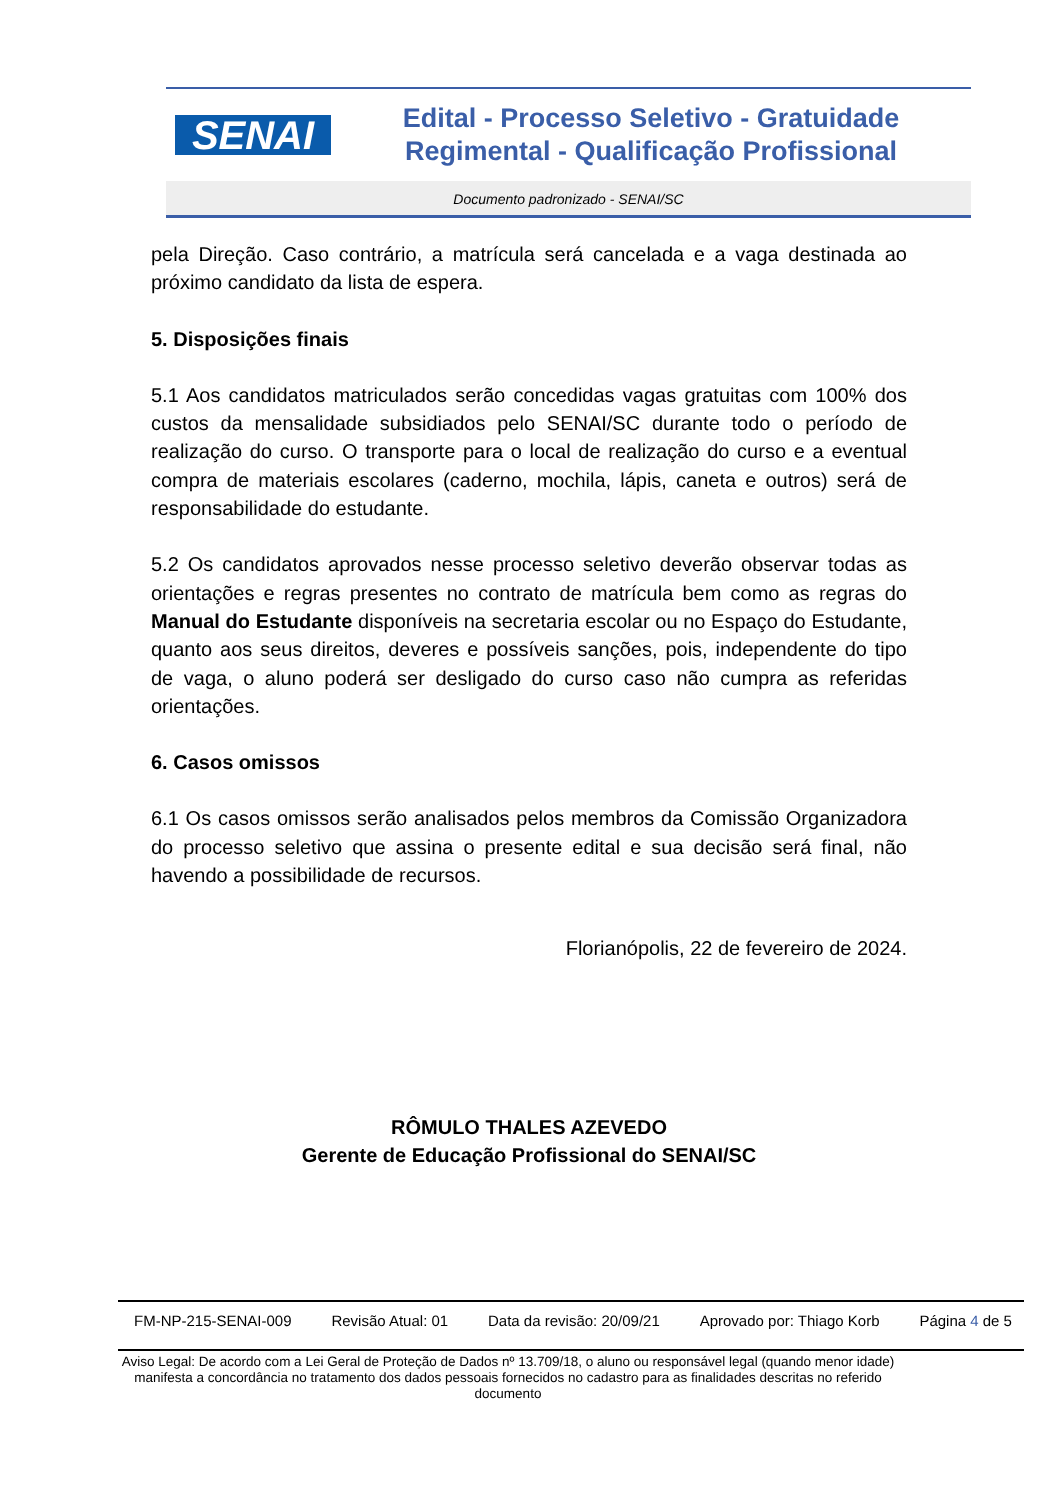SENAI
Edital - Processo Seletivo - Gratuidade
Regimental - Qualificação Profissional
Documento padronizado - SENAI/SC
pela Direção. Caso contrário, a matrícula será cancelada e a vaga destinada ao próximo candidato da lista de espera.
5. Disposições finais
5.1 Aos candidatos matriculados serão concedidas vagas gratuitas com 100% dos custos da mensalidade subsidiados pelo SENAI/SC durante todo o período de realização do curso. O transporte para o local de realização do curso e a eventual compra de materiais escolares (caderno, mochila, lápis, caneta e outros) será de responsabilidade do estudante.
5.2 Os candidatos aprovados nesse processo seletivo deverão observar todas as orientações e regras presentes no contrato de matrícula bem como as regras do Manual do Estudante disponíveis na secretaria escolar ou no Espaço do Estudante, quanto aos seus direitos, deveres e possíveis sanções, pois, independente do tipo de vaga, o aluno poderá ser desligado do curso caso não cumpra as referidas orientações.
6. Casos omissos
6.1 Os casos omissos serão analisados pelos membros da Comissão Organizadora do processo seletivo que assina o presente edital e sua decisão será final, não havendo a possibilidade de recursos.
Florianópolis, 22 de fevereiro de 2024.
RÔMULO THALES AZEVEDO
Gerente de Educação Profissional do SENAI/SC
FM-NP-215-SENAI-009 Revisão Atual: 01 Data da revisão: 20/09/21 Aprovado por: Thiago Korb Página 4 de 5
Aviso Legal: De acordo com a Lei Geral de Proteção de Dados nº 13.709/18, o aluno ou responsável legal (quando menor idade) manifesta a concordância no tratamento dos dados pessoais fornecidos no cadastro para as finalidades descritas no referido documento